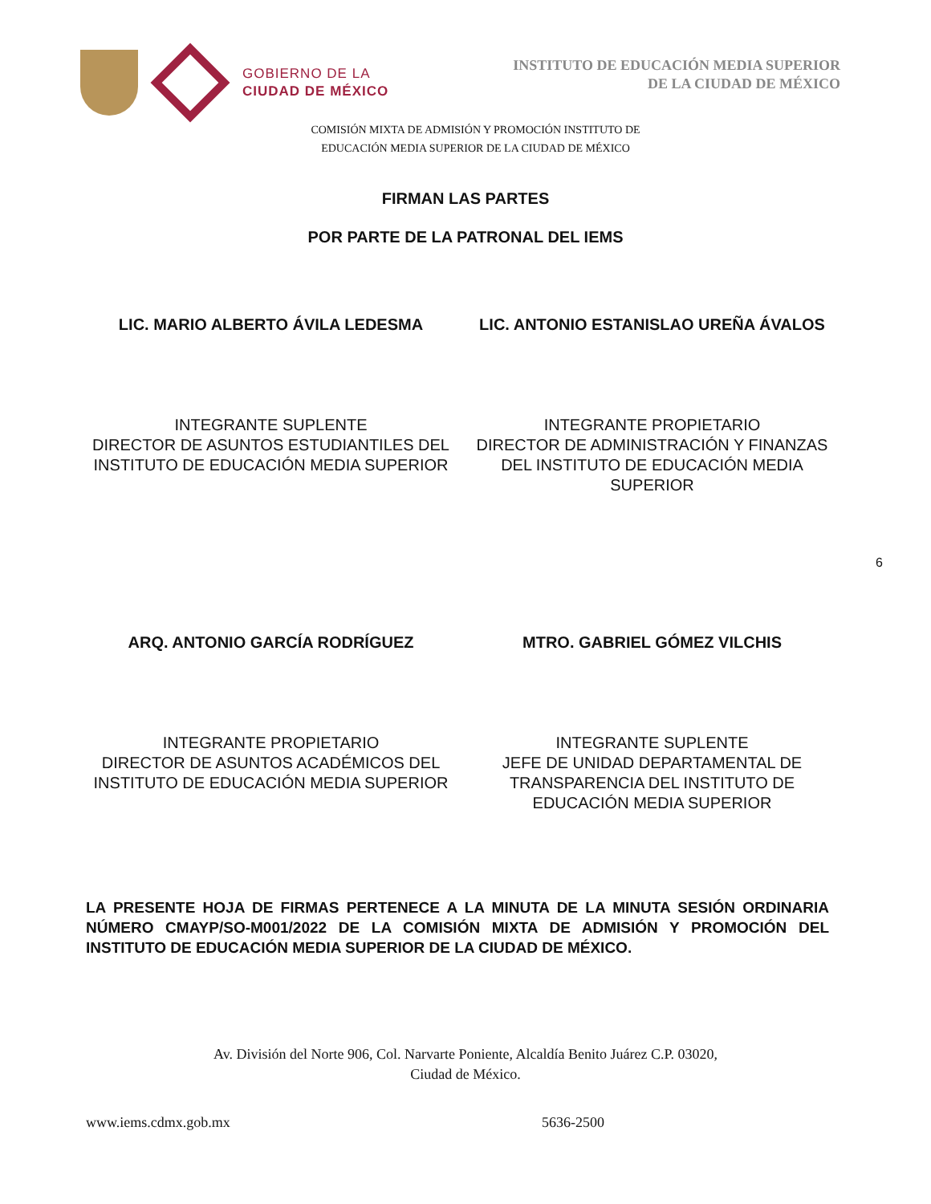GOBIERNO DE LA
CIUDAD DE MÉXICO
INSTITUTO DE EDUCACIÓN MEDIA SUPERIOR
DE LA CIUDAD DE MÉXICO
COMISIÓN MIXTA DE ADMISIÓN Y PROMOCIÓN INSTITUTO DE EDUCACIÓN MEDIA SUPERIOR DE LA CIUDAD DE MÉXICO
FIRMAN LAS PARTES
POR PARTE DE LA PATRONAL DEL IEMS
LIC. MARIO ALBERTO ÁVILA LEDESMA
LIC. ANTONIO ESTANISLAO UREÑA ÁVALOS
INTEGRANTE SUPLENTE
DIRECTOR DE ASUNTOS ESTUDIANTILES DEL INSTITUTO DE EDUCACIÓN MEDIA SUPERIOR
INTEGRANTE PROPIETARIO
DIRECTOR DE ADMINISTRACIÓN Y FINANZAS DEL INSTITUTO DE EDUCACIÓN MEDIA SUPERIOR
6
ARQ. ANTONIO GARCÍA RODRÍGUEZ MTRO. GABRIEL GÓMEZ VILCHIS
INTEGRANTE PROPIETARIO
DIRECTOR DE ASUNTOS ACADÉMICOS DEL INSTITUTO DE EDUCACIÓN MEDIA SUPERIOR
INTEGRANTE SUPLENTE
JEFE DE UNIDAD DEPARTAMENTAL DE TRANSPARENCIA DEL INSTITUTO DE EDUCACIÓN MEDIA SUPERIOR
LA PRESENTE HOJA DE FIRMAS PERTENECE A LA MINUTA DE LA MINUTA SESIÓN ORDINARIA NÚMERO CMAYP/SO-M001/2022 DE LA COMISIÓN MIXTA DE ADMISIÓN Y PROMOCIÓN DEL INSTITUTO DE EDUCACIÓN MEDIA SUPERIOR DE LA CIUDAD DE MÉXICO.
Av. División del Norte 906, Col. Narvarte Poniente, Alcaldía Benito Juárez C.P. 03020,
Ciudad de México.
www.iems.cdmx.gob.mx 5636-2500